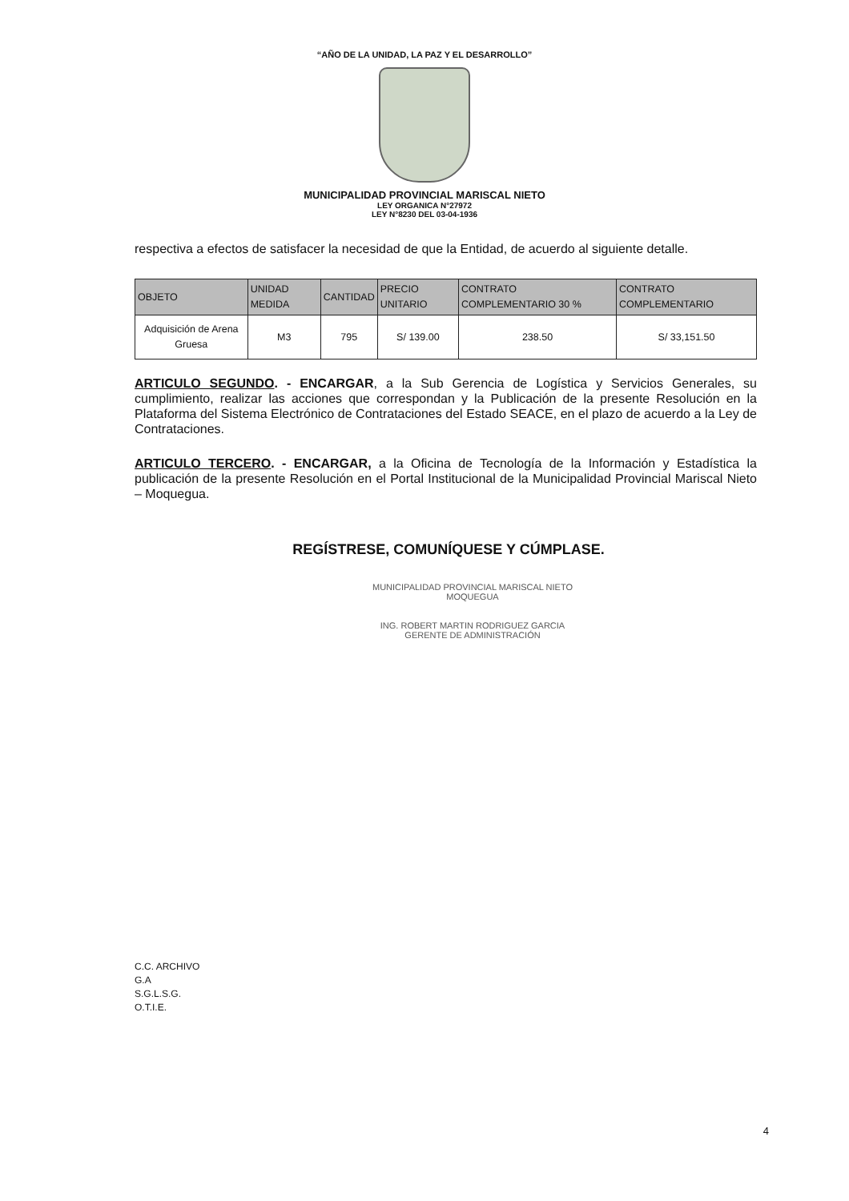“AÑO DE LA UNIDAD, LA PAZ Y EL DESARROLLO”
MUNICIPALIDAD PROVINCIAL MARISCAL NIETO
LEY ORGANICA N°27972
LEY N°8230 DEL 03-04-1936
respectiva a efectos de satisfacer la necesidad de que la Entidad, de acuerdo al siguiente detalle.
| OBJETO | UNIDAD MEDIDA | CANTIDAD | PRECIO UNITARIO | CONTRATO COMPLEMENTARIO 30 % | CONTRATO COMPLEMENTARIO |
| --- | --- | --- | --- | --- | --- |
| Adquisición de Arena Gruesa | M3 | 795 | S/ 139.00 | 238.50 | S/ 33,151.50 |
ARTICULO SEGUNDO. - ENCARGAR, a la Sub Gerencia de Logística y Servicios Generales, su cumplimiento, realizar las acciones que correspondan y la Publicación de la presente Resolución en la Plataforma del Sistema Electrónico de Contrataciones del Estado SEACE, en el plazo de acuerdo a la Ley de Contrataciones.
ARTICULO TERCERO. - ENCARGAR, a la Oficina de Tecnología de la Información y Estadística la publicación de la presente Resolución en el Portal Institucional de la Municipalidad Provincial Mariscal Nieto – Moquegua.
REGÍSTRESE, COMUNÍQUESE Y CÚMPLASE.
MUNICIPALIDAD PROVINCIAL MARISCAL NIETO
MOQUEGUA
ING. ROBERT MARTIN RODRIGUEZ GARCIA
GERENTE DE ADMINISTRACIÓN
C.C. ARCHIVO
G.A
S.G.L.S.G.
O.T.I.E.
4